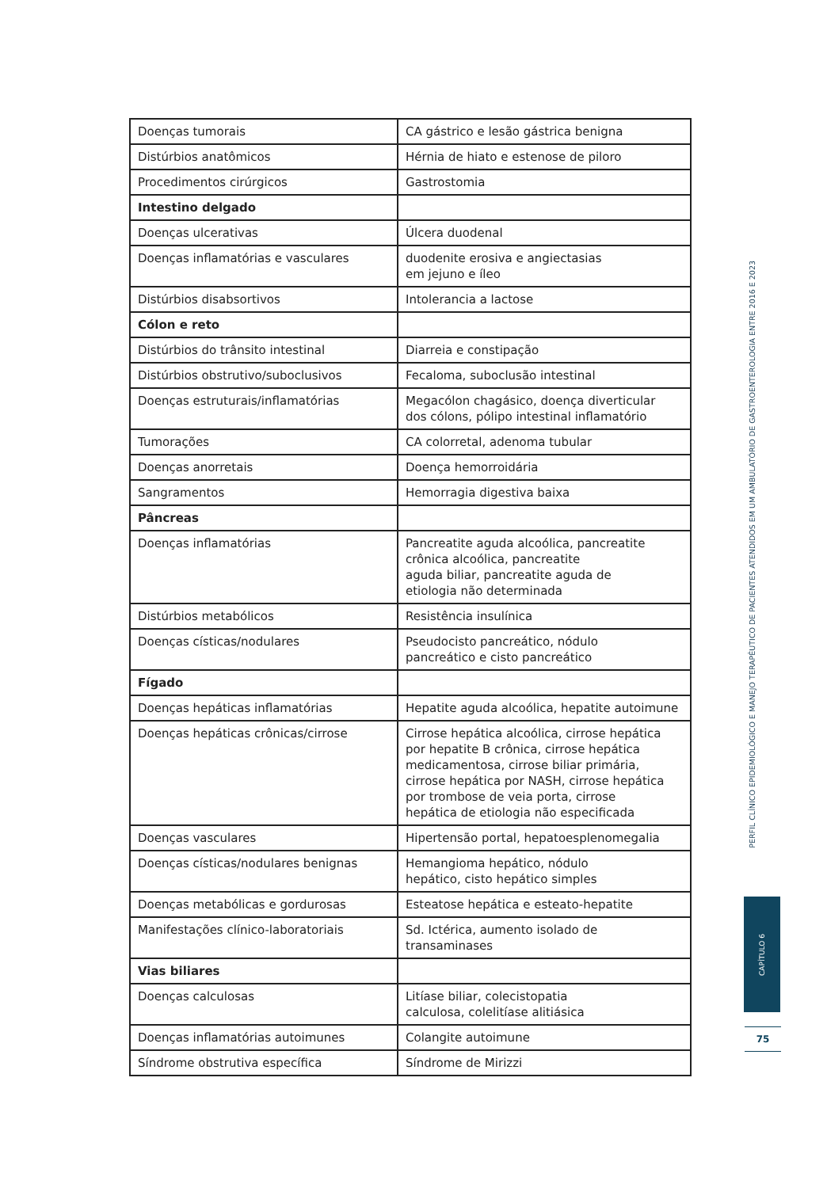| Doenças tumorais | CA gástrico e lesão gástrica benigna |
| Distúrbios anatômicos | Hérnia de hiato e estenose de piloro |
| Procedimentos cirúrgicos | Gastrostomia |
| Intestino delgado | |
| Doenças ulcerativas | Úlcera duodenal |
| Doenças inflamatórias e vasculares | duodenite erosiva e angiectasias em jejuno e íleo |
| Distúrbios disabsortivos | Intolerancia a lactose |
| Cólon e reto | |
| Distúrbios do trânsito intestinal | Diarreia e constipação |
| Distúrbios obstrutivo/suboclusivos | Fecaloma, suboclusão intestinal |
| Doenças estruturais/inflamatórias | Megacólon chagásico, doença diverticular dos cólons, pólipo intestinal inflamatório |
| Tumorações | CA colorretal, adenoma tubular |
| Doenças anorretais | Doença hemorroidária |
| Sangramentos | Hemorragia digestiva baixa |
| Pâncreas | |
| Doenças inflamatórias | Pancreatite aguda alcoólica, pancreatite crônica alcoólica, pancreatite aguda biliar, pancreatite aguda de etiologia não determinada |
| Distúrbios metabólicos | Resistência insulínica |
| Doenças císticas/nodulares | Pseudocisto pancreático, nódulo pancreático e cisto pancreático |
| Fígado | |
| Doenças hepáticas inflamatórias | Hepatite aguda alcoólica, hepatite autoimune |
| Doenças hepáticas crônicas/cirrose | Cirrose hepática alcoólica, cirrose hepática por hepatite B crônica, cirrose hepática medicamentosa, cirrose biliar primária, cirrose hepática por NASH, cirrose hepática por trombose de veia porta, cirrose hepática de etiologia não especificada |
| Doenças vasculares | Hipertensão portal, hepatoesplenomegalia |
| Doenças císticas/nodulares benignas | Hemangioma hepático, nódulo hepático, cisto hepático simples |
| Doenças metabólicas e gordurosas | Esteatose hepática e esteato-hepatite |
| Manifestações clínico-laboratoriais | Sd. Ictérica, aumento isolado de transaminases |
| Vias biliares | |
| Doenças calculosas | Litíase biliar, colecistopatia calculosa, colelitíase alitiásica |
| Doenças inflamatórias autoimunes | Colangite autoimune |
| Síndrome obstrutiva específica | Síndrome de Mirizzi |
PERFIL CLÍNICO EPIDEMIOLÓGICO E MANEJO TERAPÊUTICO DE PACIENTES ATENDIDOS EM UM AMBULATÓRIO DE GASTROENTEROLOGIA ENTRE 2016 E 2023
CAPÍTULO 6
75